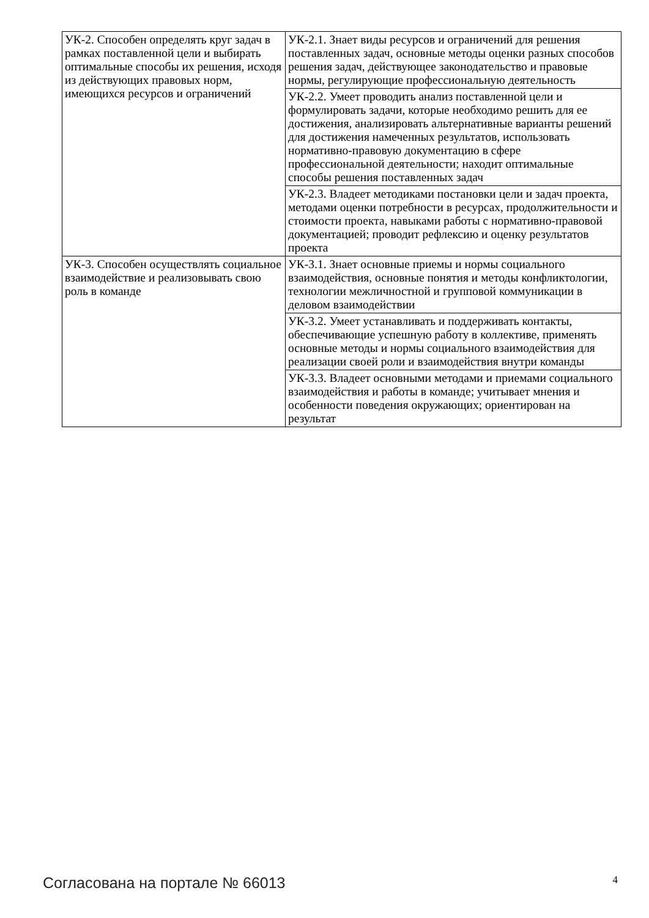| УК-2. Способен определять круг задач в рамках поставленной цели и выбирать оптимальные способы их решения, исходя из действующих правовых норм, имеющихся ресурсов и ограничений | УК-2.1. Знает виды ресурсов и ограничений для решения поставленных задач, основные методы оценки разных способов решения задач, действующее законодательство и правовые нормы, регулирующие профессиональную деятельность |
| | УК-2.2. Умеет проводить анализ поставленной цели и формулировать задачи, которые необходимо решить для ее достижения, анализировать альтернативные варианты решений для достижения намеченных результатов, использовать нормативно-правовую документацию в сфере профессиональной деятельности; находит оптимальные способы решения поставленных задач |
| | УК-2.3. Владеет методиками постановки цели и задач проекта, методами оценки потребности в ресурсах, продолжительности и стоимости проекта, навыками работы с нормативно-правовой документацией; проводит рефлексию и оценку результатов проекта |
| УК-3. Способен осуществлять социальное взаимодействие и реализовывать свою роль в команде | УК-3.1. Знает основные приемы и нормы социального взаимодействия, основные понятия и методы конфликтологии, технологии межличностной и групповой коммуникации в деловом взаимодействии |
| | УК-3.2. Умеет устанавливать и поддерживать контакты, обеспечивающие успешную работу в коллективе, применять основные методы и нормы социального взаимодействия для реализации своей роли и взаимодействия внутри команды |
| | УК-3.3. Владеет основными методами и приемами социального взаимодействия и работы в команде; учитывает мнения и особенности поведения окружающих; ориентирован на результат |
Согласована на портале № 66013 4